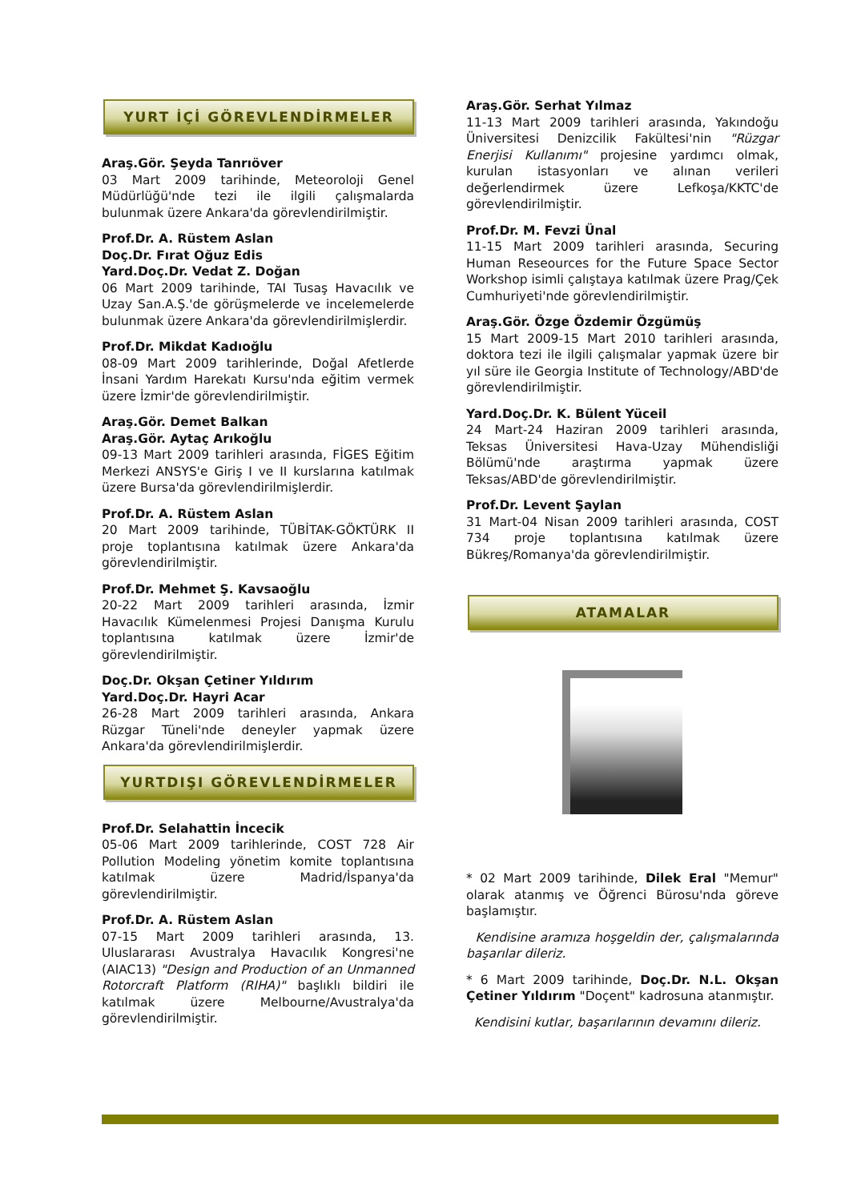YURT İÇİ GÖREVLENDİRMELER
Araş.Gör. Şeyda Tanrıöver
03 Mart 2009 tarihinde, Meteoroloji Genel Müdürlüğü'nde tezi ile ilgili çalışmalarda bulunmak üzere Ankara'da görevlendirilmiştir.
Prof.Dr. A. Rüstem Aslan
Doç.Dr. Fırat Oğuz Edis
Yard.Doç.Dr. Vedat Z. Doğan
06 Mart 2009 tarihinde, TAI Tusaş Havacılık ve Uzay San.A.Ş.'de görüşmelerde ve incelemelerde bulunmak üzere Ankara'da görevlendirilmişlerdir.
Prof.Dr. Mikdat Kadıoğlu
08-09 Mart 2009 tarihlerinde, Doğal Afetlerde İnsani Yardım Harekatı Kursu'nda eğitim vermek üzere İzmir'de görevlendirilmiştir.
Araş.Gör. Demet Balkan
Araş.Gör. Aytaç Arıkoğlu
09-13 Mart 2009 tarihleri arasında, FİGES Eğitim Merkezi ANSYS'e Giriş I ve II kurslarına katılmak üzere Bursa'da görevlendirilmişlerdir.
Prof.Dr. A. Rüstem Aslan
20 Mart 2009 tarihinde, TÜBİTAK-GÖKTÜRK II proje toplantısına katılmak üzere Ankara'da görevlendirilmiştir.
Prof.Dr. Mehmet Ş. Kavsaoğlu
20-22 Mart 2009 tarihleri arasında, İzmir Havacılık Kümelenmesi Projesi Danışma Kurulu toplantısına katılmak üzere İzmir'de görevlendirilmiştir.
Doç.Dr. Okşan Çetiner Yıldırım
Yard.Doç.Dr. Hayri Acar
26-28 Mart 2009 tarihleri arasında, Ankara Rüzgar Tüneli'nde deneyler yapmak üzere Ankara'da görevlendirilmişlerdir.
YURTDIŞI GÖREVLENDİRMELER
Prof.Dr. Selahattin İncecik
05-06 Mart 2009 tarihlerinde, COST 728 Air Pollution Modeling yönetim komite toplantısına katılmak üzere Madrid/İspanya'da görevlendirilmiştir.
Prof.Dr. A. Rüstem Aslan
07-15 Mart 2009 tarihleri arasında, 13. Uluslararası Avustralya Havacılık Kongresi'ne (AIAC13) "Design and Production of an Unmanned Rotorcraft Platform (RIHA)" başlıklı bildiri ile katılmak üzere Melbourne/Avustralya'da görevlendirilmiştir.
Araş.Gör. Serhat Yılmaz
11-13 Mart 2009 tarihleri arasında, Yakındoğu Üniversitesi Denizcilik Fakültesi'nin "Rüzgar Enerjisi Kullanımı" projesine yardımcı olmak, kurulan istasyonları ve alınan verileri değerlendirmek üzere Lefkoşa/KKTC'de görevlendirilmiştir.
Prof.Dr. M. Fevzi Ünal
11-15 Mart 2009 tarihleri arasında, Securing Human Reseources for the Future Space Sector Workshop isimli çalıştaya katılmak üzere Prag/Çek Cumhuriyeti'nde görevlendirilmiştir.
Araş.Gör. Özge Özdemir Özgümüş
15 Mart 2009-15 Mart 2010 tarihleri arasında, doktora tezi ile ilgili çalışmalar yapmak üzere bir yıl süre ile Georgia Institute of Technology/ABD'de görevlendirilmiştir.
Yard.Doç.Dr. K. Bülent Yüceil
24 Mart-24 Haziran 2009 tarihleri arasında, Teksas Üniversitesi Hava-Uzay Mühendisliği Bölümü'nde araştırma yapmak üzere Teksas/ABD'de görevlendirilmiştir.
Prof.Dr. Levent Şaylan
31 Mart-04 Nisan 2009 tarihleri arasında, COST 734 proje toplantısına katılmak üzere Bükreş/Romanya'da görevlendirilmiştir.
ATAMALAR
* 02 Mart 2009 tarihinde, Dilek Eral "Memur" olarak atanmış ve Öğrenci Bürosu'nda göreve başlamıştır.
Kendisine aramıza hoşgeldin der, çalışmalarında başarılar dileriz.
* 6 Mart 2009 tarihinde, Doç.Dr. N.L. Okşan Çetiner Yıldırım "Doçent" kadrosuna atanmıştır.
Kendisini kutlar, başarılarının devamını dileriz.